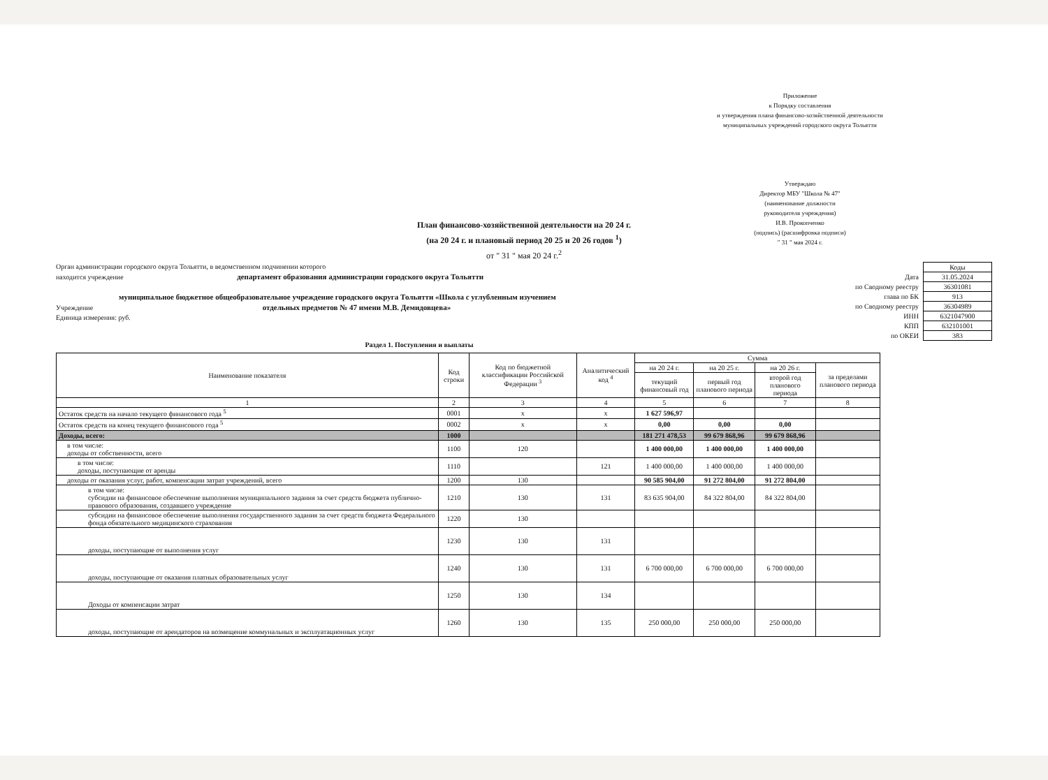Приложение
к Порядку составления
и утверждения плана финансово-хозяйственной деятельности
муниципальных учреждений городского округа Тольятти
Утверждаю
Директор МБУ "Школа № 47"
(наименование должности
руководителя учреждения)
И.В. Прокопченко
(подпись) (расшифровка подписи)
" 31 " мая 2024 г.
План финансово-хозяйственной деятельности на 20 24 г.
(на 20 24 г. и плановый период 20 25 и 20 26 годов <sup>1</sup>)
от " 31 " мая 20 24 г.<sup>2</sup>
Орган администрации городского округа Тольятти, в ведомственном подчинении которого
находится учреждение департамент образования администрации городского округа Тольятти
муниципальное бюджетное общеобразовательное учреждение городского округа Тольятти «Школа с углубленным изучением
Учреждение отдельных предметов № 47 имени М.В. Демидовцева»
Единица измерения: руб.
| | Коды |
| Дата | 31.05.2024 |
| по Сводному реестру | 36301081 |
| глава по БК | 913 |
| по Сводному реестру | 36304989 |
| ИНН | 6321047900 |
| КПП | 632101001 |
| по ОКЕИ | 383 |
Раздел 1. Поступления и выплаты
| Наименование показателя | Код строки | Код по бюджетной классификации Российской Федерации <sup>3</sup> | Аналитический код <sup>4</sup> | Сумма | | | |
| --- | --- | --- | --- | --- | --- | --- | --- |
| | | | | на 20 24 г. | на 20 25 г. | на 20 26 г. | за пределами планового периода |
| | | | | текущий финансовый год | первый год планового периода | второй год планового периода | |
| 1 | 2 | 3 | 4 | 5 | 6 | 7 | 8 |
| Остаток средств на начало текущего финансового года <sup>5</sup> | 0001 | x | x | 1 627 596,97 | | | |
| Остаток средств на конец текущего финансового года <sup>5</sup> | 0002 | x | x | 0,00 | 0,00 | 0,00 | |
| Доходы, всего: | 1000 | | | 181 271 478,53 | 99 679 868,96 | 99 679 868,96 | |
| в том числе: доходы от собственности, всего | 1100 | 120 | | 1 400 000,00 | 1 400 000,00 | 1 400 000,00 | |
| в том числе: доходы, поступающие от аренды | 1110 | | 121 | 1 400 000,00 | 1 400 000,00 | 1 400 000,00 | |
| доходы от оказания услуг, работ, компенсации затрат учреждений, всего | 1200 | 130 | | 90 585 904,00 | 91 272 804,00 | 91 272 804,00 | |
| в том числе: субсидии на финансовое обеспечение выполнения муниципального задания за счет средств бюджета публично-правового образования, создавшего учреждение | 1210 | 130 | 131 | 83 635 904,00 | 84 322 804,00 | 84 322 804,00 | |
| субсидии на финансовое обеспечение выполнения государственного задания за счет средств бюджета Федерального фонда обязательного медицинского страхования | 1220 | 130 | | | | | |
| доходы, поступающие от выполнения услуг | 1230 | 130 | 131 | | | | |
| доходы, поступающие от оказания платных образовательных услуг | 1240 | 130 | 131 | 6 700 000,00 | 6 700 000,00 | 6 700 000,00 | |
| Доходы от компенсации затрат | 1250 | 130 | 134 | | | | |
| доходы, поступающие от арендаторов на возмещение коммунальных и эксплуатационных услуг | 1260 | 130 | 135 | 250 000,00 | 250 000,00 | 250 000,00 | |